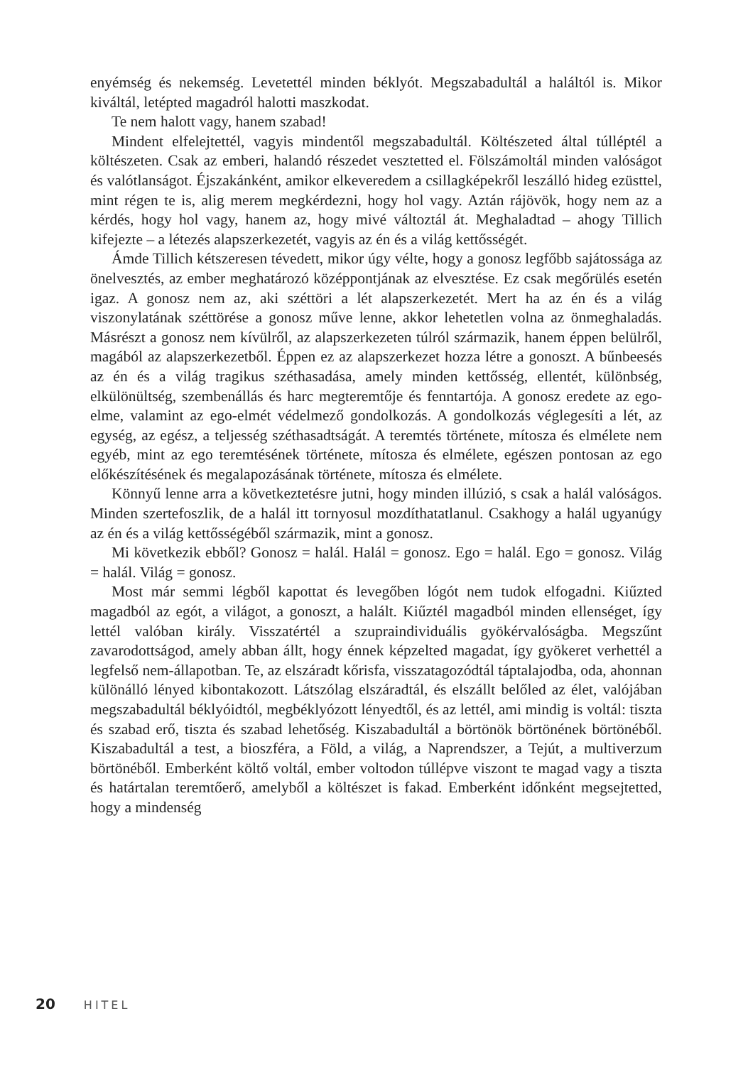enyémség és nekemség. Levetettél minden béklyót. Megszabadultál a haláltól is. Mikor kiváltál, letépted magadról halotti maszkodat.
Te nem halott vagy, hanem szabad!
Mindent elfelejtettél, vagyis mindentől megszabadultál. Költészeted által túlléptél a költészeten. Csak az emberi, halandó részedet vesztetted el. Fölszámoltál minden valóságot és valótlanságot. Éjszakánként, amikor elkeveredem a csillagképekről leszálló hideg ezüsttel, mint régen te is, alig merem megkérdezni, hogy hol vagy. Aztán rájövök, hogy nem az a kérdés, hogy hol vagy, hanem az, hogy mivé változtál át. Meghaladtad – ahogy Tillich kifejezte – a létezés alapszerkezetét, vagyis az én és a világ kettősségét.
Ámde Tillich kétszeresen tévedett, mikor úgy vélte, hogy a gonosz legfőbb sajátossága az önelvesztés, az ember meghatározó középpontjának az elvesztése. Ez csak megőrülés esetén igaz. A gonosz nem az, aki széttöri a lét alapszerkezetét. Mert ha az én és a világ viszonylatának széttörése a gonosz műve lenne, akkor lehetetlen volna az önmeghaladás. Másrészt a gonosz nem kívülről, az alapszerkezeten túlról származik, hanem éppen belülről, magából az alapszerkezetből. Éppen ez az alapszerkezet hozza létre a gonoszt. A bűnbeesés az én és a világ tragikus széthasadása, amely minden kettősség, ellentét, különbség, elkülönültség, szembenállás és harc megteremtője és fenntartója. A gonosz eredete az ego-elme, valamint az ego-elmét védelmező gondolkozás. A gondolkozás véglegesíti a lét, az egység, az egész, a teljesség széthasadtságát. A teremtés története, mítosza és elmélete nem egyéb, mint az ego teremtésének története, mítosza és elmélete, egészen pontosan az ego előkészítésének és megalapozásának története, mítosza és elmélete.
Könnyű lenne arra a következtetésre jutni, hogy minden illúzió, s csak a halál valóságos. Minden szertefoszlik, de a halál itt tornyosul mozdíthatatlanul. Csakhogy a halál ugyanúgy az én és a világ kettősségéből származik, mint a gonosz.
Mi következik ebből? Gonosz = halál. Halál = gonosz. Ego = halál. Ego = gonosz. Világ = halál. Világ = gonosz.
Most már semmi légből kapottat és levegőben lógót nem tudok elfogadni. Kiűzted magadból az egót, a világot, a gonoszt, a halált. Kiűztél magadból minden ellenséget, így lettél valóban király. Visszatértél a szupraindividuális gyökérvalóságba. Megszűnt zavarodottságod, amely abban állt, hogy énnek képzelted magadat, így gyökeret verhettél a legfelső nem-állapotban. Te, az elszáradt kőrisfa, visszatagozódtál táptalajodba, oda, ahonnan különálló lényed kibontakozott. Látszólag elszáradtál, és elszállt belőled az élet, valójában megszabadultál béklyóidtól, megbéklyózott lényedtől, és az lettél, ami mindig is voltál: tiszta és szabad erő, tiszta és szabad lehetőség. Kiszabadultál a börtönök börtönének börtönéből. Kiszabadultál a test, a bioszféra, a Föld, a világ, a Naprendszer, a Tejút, a multiverzum börtönéből. Emberként költő voltál, ember voltodon túllépve viszont te magad vagy a tiszta és határtalan teremtőerő, amelyből a költészet is fakad. Emberként időnként megsejtetted, hogy a mindenség
20 HITEL